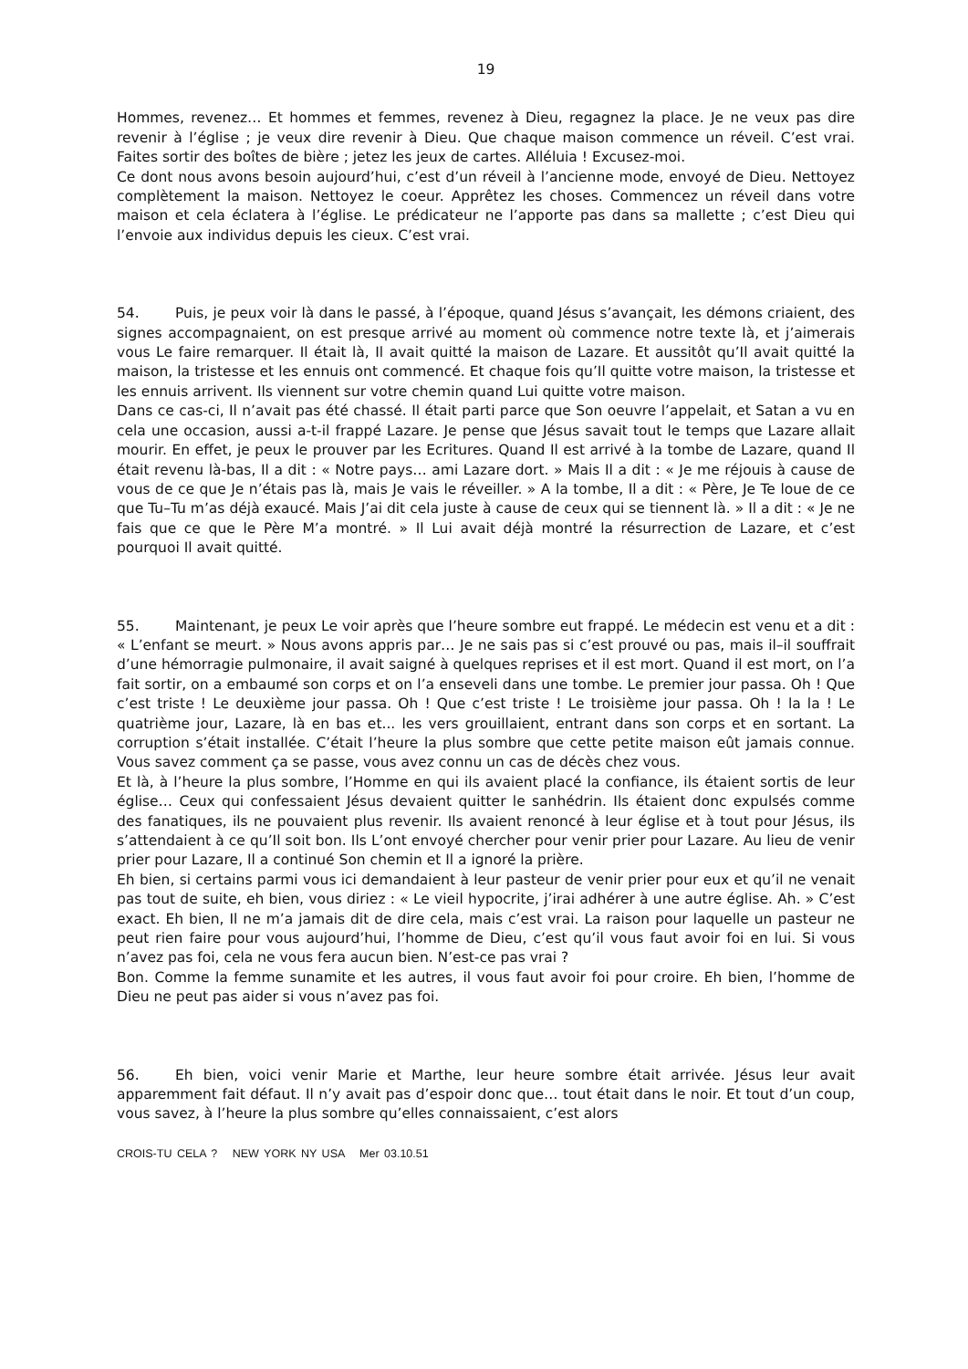19
Hommes, revenez… Et hommes et femmes, revenez à Dieu, regagnez la place. Je ne veux pas dire revenir à l’église ; je veux dire revenir à Dieu. Que chaque maison commence un réveil. C’est vrai. Faites sortir des boîtes de bière ; jetez les jeux de cartes. Alléluia ! Excusez-moi.
Ce dont nous avons besoin aujourd’hui, c’est d’un réveil à l’ancienne mode, envoyé de Dieu. Nettoyez complètement la maison. Nettoyez le coeur. Apprêtez les choses. Commencez un réveil dans votre maison et cela éclatera à l’église. Le prédicateur ne l’apporte pas dans sa mallette ; c’est Dieu qui l’envoie aux individus depuis les cieux. C’est vrai.
54. Puis, je peux voir là dans le passé, à l’époque, quand Jésus s’avançait, les démons criaient, des signes accompagnaient, on est presque arrivé au moment où commence notre texte là, et j’aimerais vous Le faire remarquer. Il était là, Il avait quitté la maison de Lazare. Et aussitôt qu’Il avait quitté la maison, la tristesse et les ennuis ont commencé. Et chaque fois qu’Il quitte votre maison, la tristesse et les ennuis arrivent. Ils viennent sur votre chemin quand Lui quitte votre maison.
Dans ce cas-ci, Il n’avait pas été chassé. Il était parti parce que Son oeuvre l’appelait, et Satan a vu en cela une occasion, aussi a-t-il frappé Lazare. Je pense que Jésus savait tout le temps que Lazare allait mourir. En effet, je peux le prouver par les Ecritures. Quand Il est arrivé à la tombe de Lazare, quand Il était revenu là-bas, Il a dit : « Notre pays… ami Lazare dort. » Mais Il a dit : « Je me réjouis à cause de vous de ce que Je n’étais pas là, mais Je vais le réveiller. » A la tombe, Il a dit : « Père, Je Te loue de ce que Tu–Tu m’as déjà exaucé. Mais J’ai dit cela juste à cause de ceux qui se tiennent là. » Il a dit : « Je ne fais que ce que le Père M’a montré. » Il Lui avait déjà montré la résurrection de Lazare, et c’est pourquoi Il avait quitté.
55. Maintenant, je peux Le voir après que l’heure sombre eut frappé. Le médecin est venu et a dit : « L’enfant se meurt. » Nous avons appris par… Je ne sais pas si c’est prouvé ou pas, mais il–il souffrait d’une hémorragie pulmonaire, il avait saigné à quelques reprises et il est mort. Quand il est mort, on l’a fait sortir, on a embaumé son corps et on l’a enseveli dans une tombe. Le premier jour passa. Oh ! Que c’est triste ! Le deuxième jour passa. Oh ! Que c’est triste ! Le troisième jour passa. Oh ! la la ! Le quatrième jour, Lazare, là en bas et... les vers grouillaient, entrant dans son corps et en sortant. La corruption s’était installée. C’était l’heure la plus sombre que cette petite maison eût jamais connue. Vous savez comment ça se passe, vous avez connu un cas de décès chez vous.
Et là, à l’heure la plus sombre, l’Homme en qui ils avaient placé la confiance, ils étaient sortis de leur église… Ceux qui confessaient Jésus devaient quitter le sanhédrin. Ils étaient donc expulsés comme des fanatiques, ils ne pouvaient plus revenir. Ils avaient renoncé à leur église et à tout pour Jésus, ils s’attendaient à ce qu’Il soit bon. Ils L’ont envoyé chercher pour venir prier pour Lazare. Au lieu de venir prier pour Lazare, Il a continué Son chemin et Il a ignoré la prière.
Eh bien, si certains parmi vous ici demandaient à leur pasteur de venir prier pour eux et qu’il ne venait pas tout de suite, eh bien, vous diriez : « Le vieil hypocrite, j’irai adhérer à une autre église. Ah. » C’est exact. Eh bien, Il ne m’a jamais dit de dire cela, mais c’est vrai. La raison pour laquelle un pasteur ne peut rien faire pour vous aujourd’hui, l’homme de Dieu, c’est qu’il vous faut avoir foi en lui. Si vous n’avez pas foi, cela ne vous fera aucun bien. N’est-ce pas vrai ?
Bon. Comme la femme sunamite et les autres, il vous faut avoir foi pour croire. Eh bien, l’homme de Dieu ne peut pas aider si vous n’avez pas foi.
56. Eh bien, voici venir Marie et Marthe, leur heure sombre était arrivée. Jésus leur avait apparemment fait défaut. Il n’y avait pas d’espoir donc que… tout était dans le noir. Et tout d’un coup, vous savez, à l’heure la plus sombre qu’elles connaissaient, c’est alors
CROIS-TU CELA ? NEW YORK NY USA Mer 03.10.51